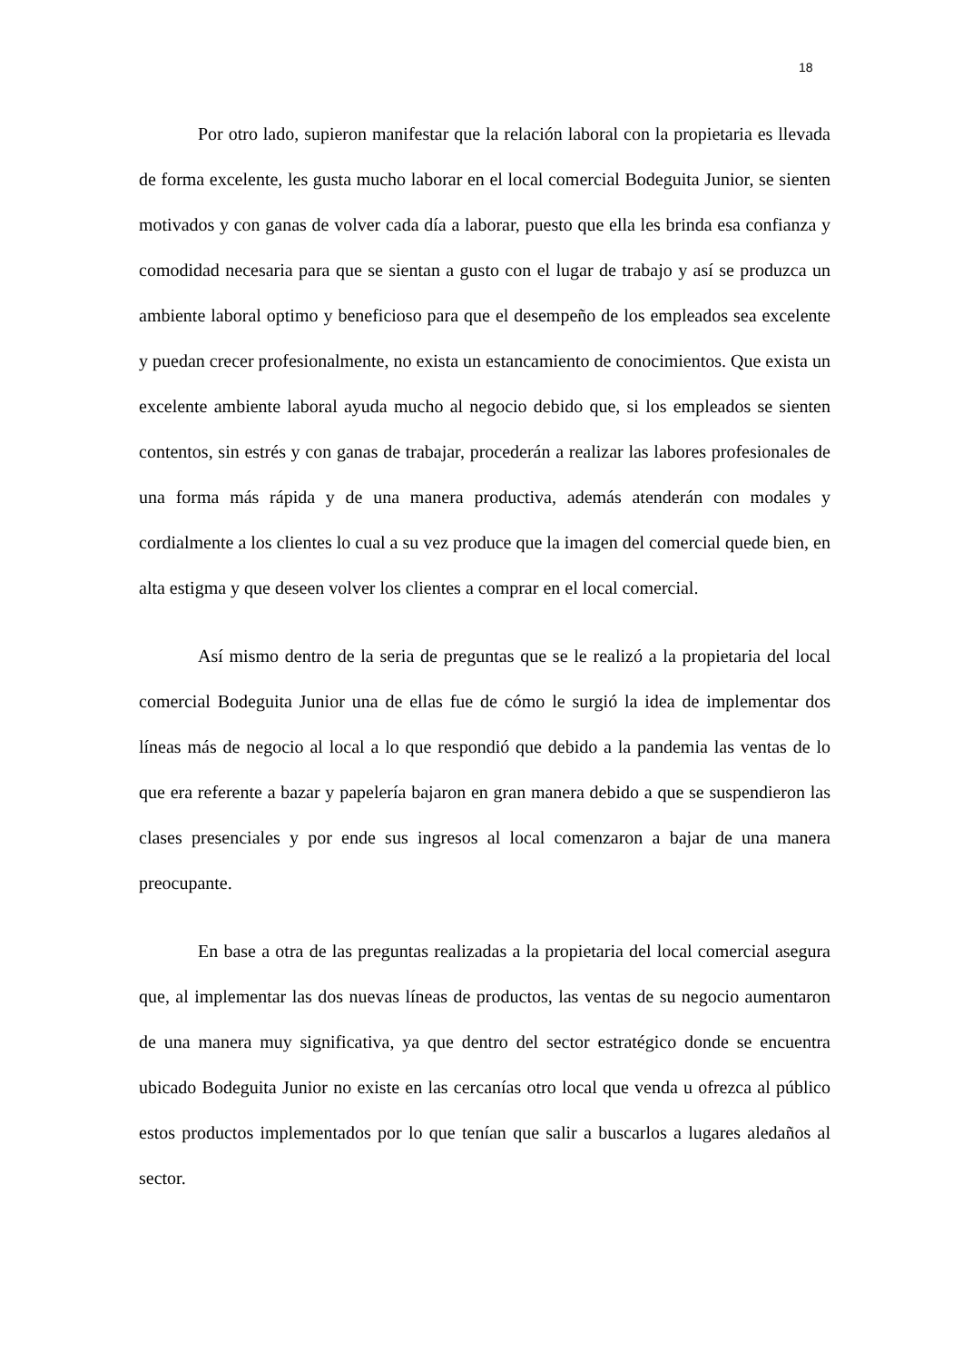18
Por otro lado, supieron manifestar que la relación laboral con la propietaria es llevada de forma excelente, les gusta mucho laborar en el local comercial Bodeguita Junior, se sienten motivados y con ganas de volver cada día a laborar, puesto que ella les brinda esa confianza y comodidad necesaria para que se sientan a gusto con el lugar de trabajo y así se produzca un ambiente laboral optimo y beneficioso para que el desempeño de los empleados sea excelente y puedan crecer profesionalmente, no exista un estancamiento de conocimientos. Que exista un excelente ambiente laboral ayuda mucho al negocio debido que, si los empleados se sienten contentos, sin estrés y con ganas de trabajar, procederán a realizar las labores profesionales de una forma más rápida y de una manera productiva, además atenderán con modales y cordialmente a los clientes lo cual a su vez produce que la imagen del comercial quede bien, en alta estigma y que deseen volver los clientes a comprar en el local comercial.
Así mismo dentro de la seria de preguntas que se le realizó a la propietaria del local comercial Bodeguita Junior una de ellas fue de cómo le surgió la idea de implementar dos líneas más de negocio al local a lo que respondió que debido a la pandemia las ventas de lo que era referente a bazar y papelería bajaron en gran manera debido a que se suspendieron las clases presenciales y por ende sus ingresos al local comenzaron a bajar de una manera preocupante.
En base a otra de las preguntas realizadas a la propietaria del local comercial asegura que, al implementar las dos nuevas líneas de productos, las ventas de su negocio aumentaron de una manera muy significativa, ya que dentro del sector estratégico donde se encuentra ubicado Bodeguita Junior no existe en las cercanías otro local que venda u ofrezca al público estos productos implementados por lo que tenían que salir a buscarlos a lugares aledaños al sector.